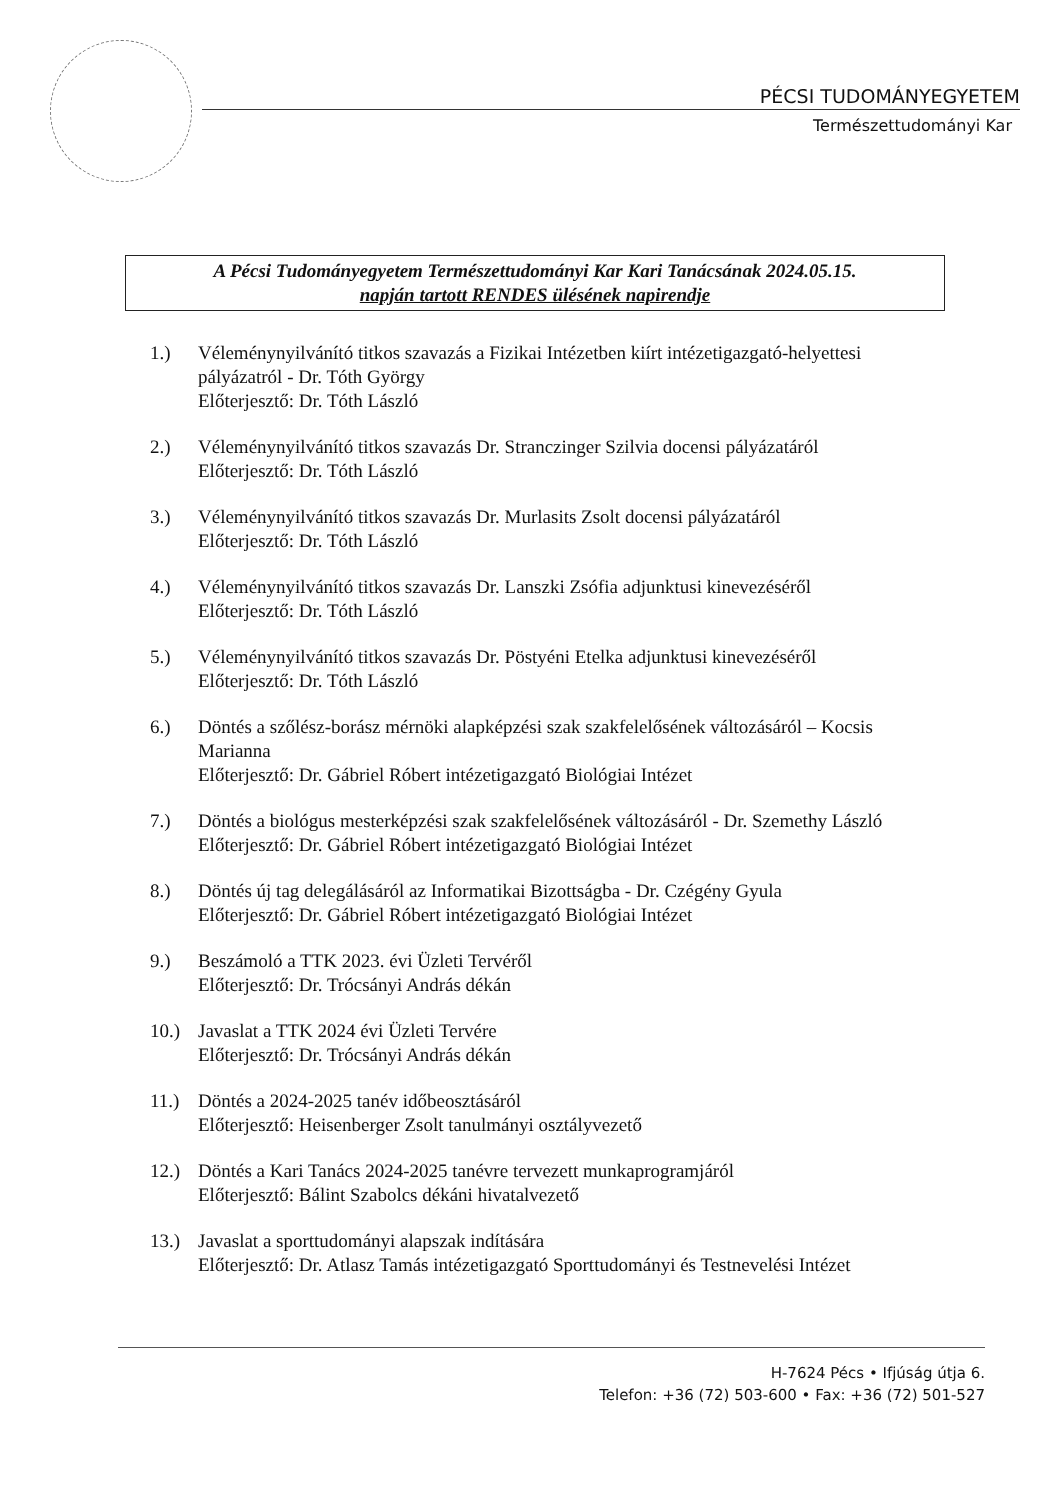PÉCSI TUDOMÁNYEGYETEM
Természettudományi Kar
A Pécsi Tudományegyetem Természettudományi Kar Kari Tanácsának 2024.05.15.
napján tartott RENDES ülésének napirendje
1.) Véleménynyilvánító titkos szavazás a Fizikai Intézetben kiírt intézetigazgató-helyettesi pályázatról - Dr. Tóth György
Előterjesztő: Dr. Tóth László
2.) Véleménynyilvánító titkos szavazás Dr. Stranczinger Szilvia docensi pályázatáról
Előterjesztő: Dr. Tóth László
3.) Véleménynyilvánító titkos szavazás Dr. Murlasits Zsolt docensi pályázatáról
Előterjesztő: Dr. Tóth László
4.) Véleménynyilvánító titkos szavazás Dr. Lanszki Zsófia adjunktusi kinevezéséről
Előterjesztő: Dr. Tóth László
5.) Véleménynyilvánító titkos szavazás Dr. Pöstyéni Etelka adjunktusi kinevezéséről
Előterjesztő: Dr. Tóth László
6.) Döntés a szőlész-borász mérnöki alapképzési szak szakfelelősének változásáról – Kocsis Marianna
Előterjesztő: Dr. Gábriel Róbert intézetigazgató Biológiai Intézet
7.) Döntés a biológus mesterképzési szak szakfelelősének változásáról - Dr. Szemethy László
Előterjesztő: Dr. Gábriel Róbert intézetigazgató Biológiai Intézet
8.) Döntés új tag delegálásáról az Informatikai Bizottságba - Dr. Czégény Gyula
Előterjesztő: Dr. Gábriel Róbert intézetigazgató Biológiai Intézet
9.) Beszámoló a TTK 2023. évi Üzleti Tervéről
Előterjesztő: Dr. Trócsányi András dékán
10.) Javaslat a TTK 2024 évi Üzleti Tervére
Előterjesztő: Dr. Trócsányi András dékán
11.) Döntés a 2024-2025 tanév időbeosztásáról
Előterjesztő: Heisenberger Zsolt tanulmányi osztályvezető
12.) Döntés a Kari Tanács 2024-2025 tanévre tervezett munkaprogramjáról
Előterjesztő: Bálint Szabolcs dékáni hivatalvezető
13.) Javaslat a sporttudományi alapszak indítására
Előterjesztő: Dr. Atlasz Tamás intézetigazgató Sporttudományi és Testnevelési Intézet
H-7624 Pécs • Ifjúság útja 6.
Telefon: +36 (72) 503-600 • Fax: +36 (72) 501-527